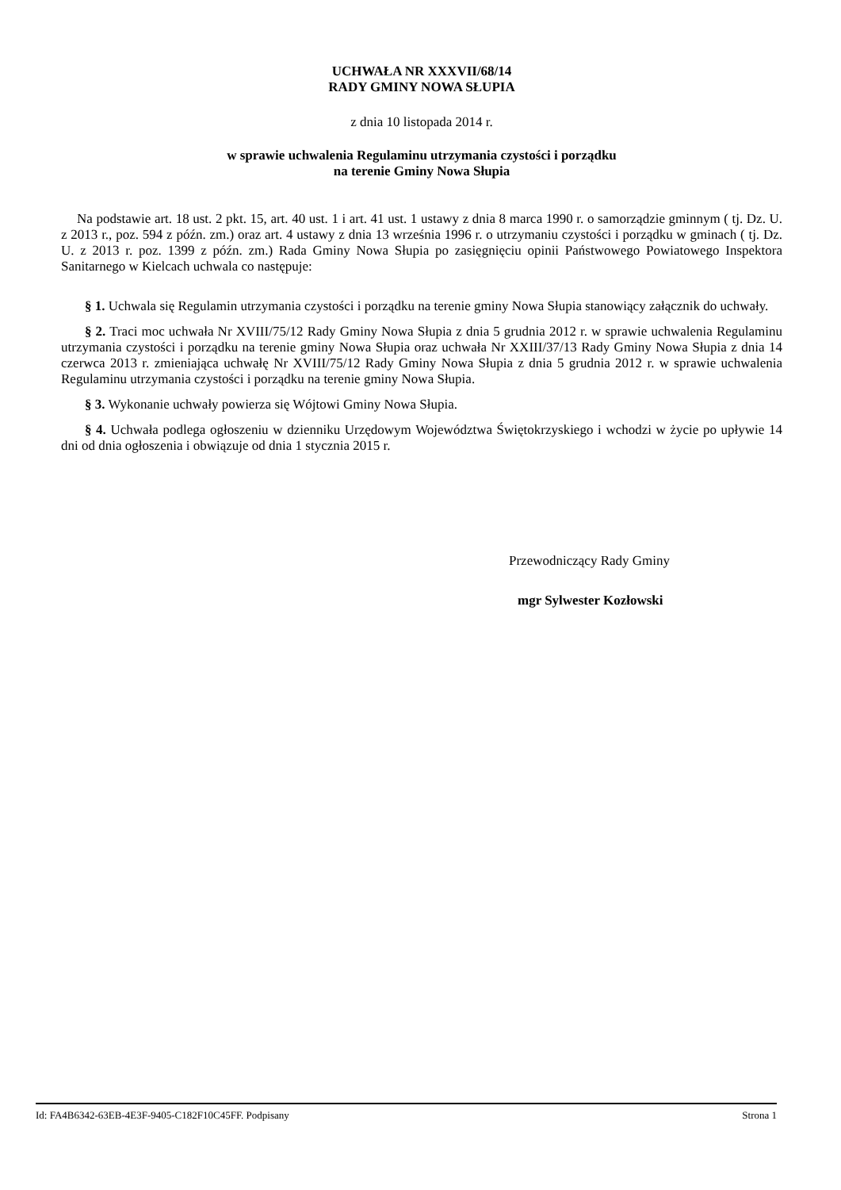UCHWAŁA NR XXXVII/68/14
RADY GMINY NOWA SŁUPIA
z dnia 10 listopada 2014 r.
w sprawie uchwalenia Regulaminu utrzymania czystości i porządku
na terenie Gminy Nowa Słupia
Na podstawie art. 18 ust. 2 pkt. 15, art. 40 ust. 1 i art. 41 ust. 1 ustawy z dnia 8 marca 1990 r. o samorządzie gminnym ( tj. Dz. U. z 2013 r., poz. 594 z późn. zm.) oraz art. 4 ustawy z dnia 13 września 1996 r. o utrzymaniu czystości i porządku w gminach ( tj. Dz. U. z 2013 r. poz. 1399 z późn. zm.) Rada Gminy Nowa Słupia po zasięgnięciu opinii Państwowego Powiatowego Inspektora Sanitarnego w Kielcach uchwala co następuje:
§ 1. Uchwala się Regulamin utrzymania czystości i porządku na terenie gminy Nowa Słupia stanowiący załącznik do uchwały.
§ 2. Traci moc uchwała Nr XVIII/75/12 Rady Gminy Nowa Słupia z dnia 5 grudnia 2012 r. w sprawie uchwalenia Regulaminu utrzymania czystości i porządku na terenie gminy Nowa Słupia oraz uchwała Nr XXIII/37/13 Rady Gminy Nowa Słupia z dnia 14 czerwca 2013 r. zmieniająca uchwałę Nr XVIII/75/12 Rady Gminy Nowa Słupia z dnia 5 grudnia 2012 r. w sprawie uchwalenia Regulaminu utrzymania czystości i porządku na terenie gminy Nowa Słupia.
§ 3. Wykonanie uchwały powierza się Wójtowi Gminy Nowa Słupia.
§ 4. Uchwała podlega ogłoszeniu w dzienniku Urzędowym Województwa Świętokrzyskiego i wchodzi w życie po upływie 14 dni od dnia ogłoszenia i obwiązuje od dnia 1 stycznia 2015 r.
Przewodniczący Rady Gminy
mgr Sylwester Kozłowski
Id: FA4B6342-63EB-4E3F-9405-C182F10C45FF. Podpisany Strona 1